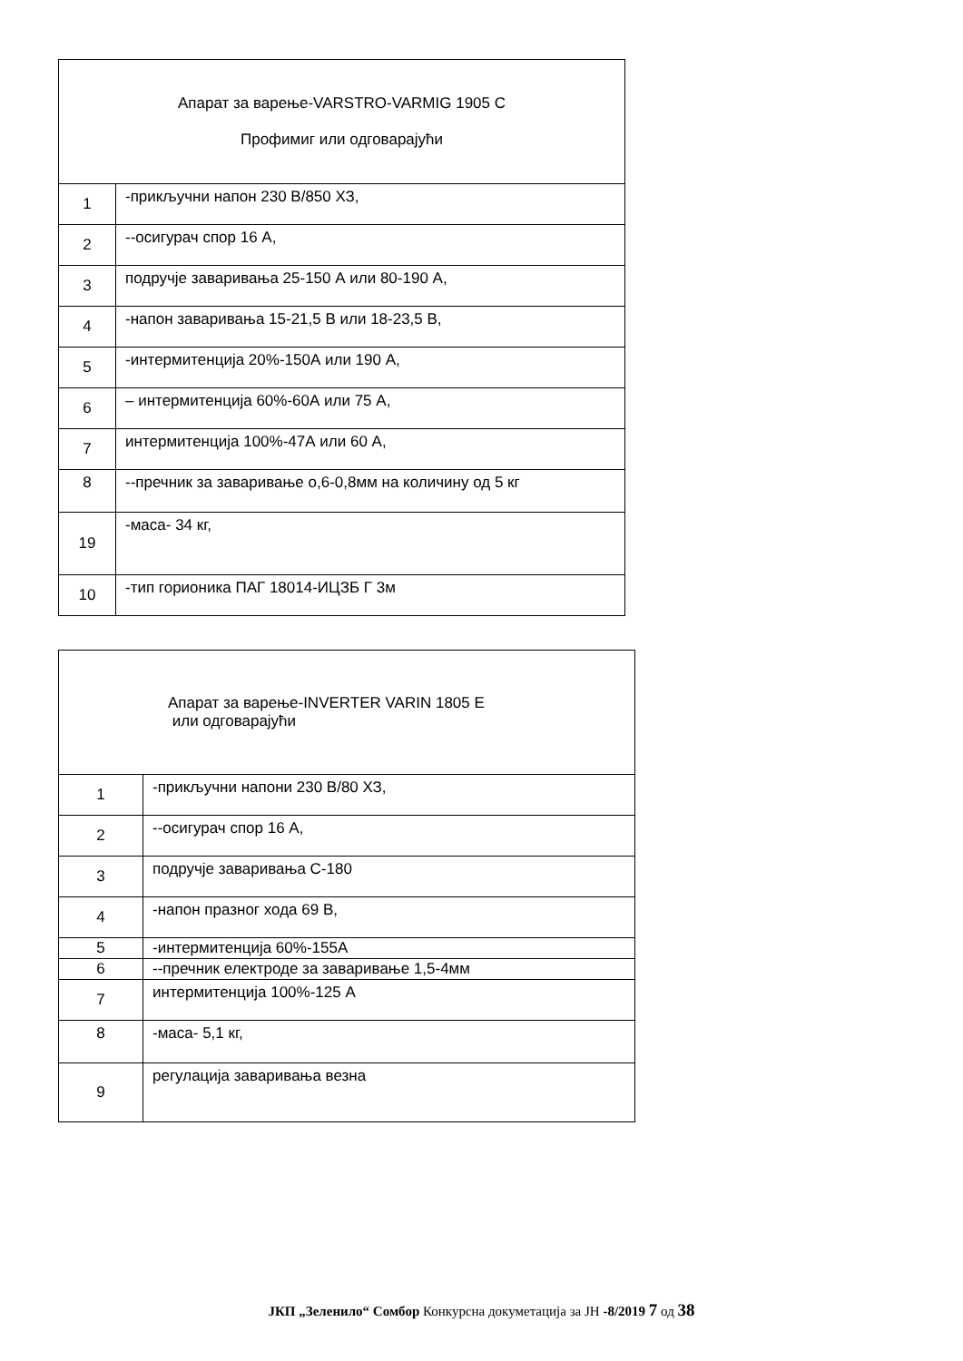| Апарат за варење-VARSTRO-VARMIG 1905 C Профимиг или одговарајући | |
| 1 | -прикључни напон 230 В/850 ХЗ, |
| 2 | --осигурач спор 16 А, |
| 3 | подручје заваривања 25-150 А или 80-190 А, |
| 4 | -напон заваривања 15-21,5 В или 18-23,5 В, |
| 5 | -интермитенција 20%-150А или 190 А, |
| 6 | – интермитенција 60%-60А или 75 А, |
| 7 | интермитенција 100%-47А или 60 А, |
| 8 | --пречник за заваривање о,6-0,8мм на количину од 5 кг |
| 19 | -маса- 34 кг, |
| 10 | -тип горионика ПАГ 18014-ИЦЗБ Г 3м |
| Апарат за варење-INVERTER VARIN 1805 E или одговарајући | |
| 1 | -прикључни напони 230 В/80 ХЗ, |
| 2 | --осигурач спор 16 А, |
| 3 | подручје заваривања С-180 |
| 4 | -напон празног хода 69 В, |
| 5 | -интермитенција 60%-155А |
| 6 | --пречник електроде за заваривање 1,5-4мм |
| 7 | интермитенција 100%-125 А |
| 8 | -маса- 5,1 кг, |
| 9 | регулација заваривања везна |
ЈКП „Зеленило“ Сомбор Конкурсна докуметација за ЈН -8/2019 7 од 38